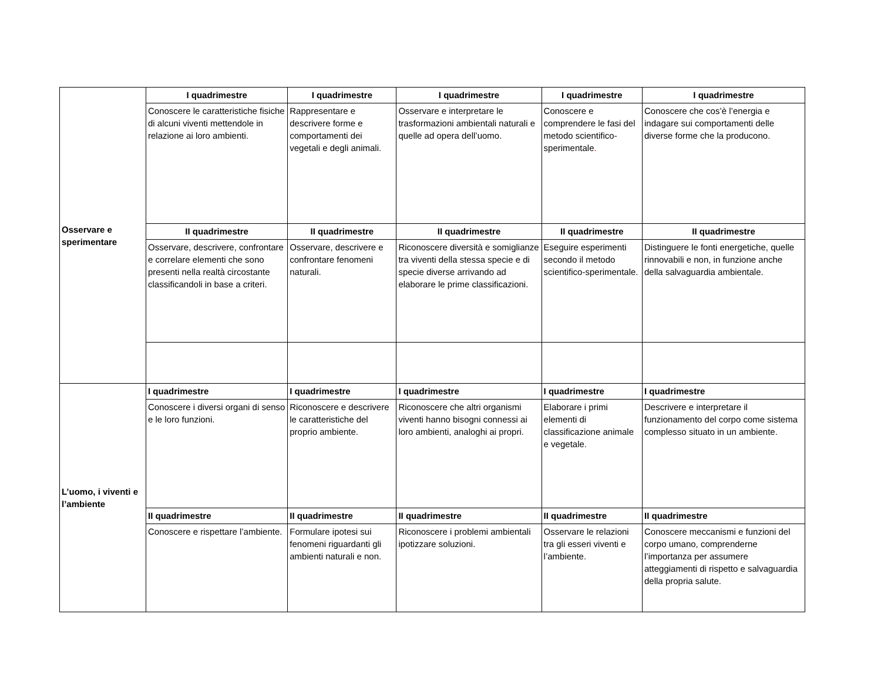| Osservare e sperimentare | I quadrimestre | I quadrimestre | I quadrimestre | I quadrimestre | I quadrimestre |
| | Conoscere le caratteristiche fisiche di alcuni viventi mettendole in relazione ai loro ambienti. | Rappresentare e descrivere forme e comportamenti dei vegetali e degli animali. | Osservare e interpretare le trasformazioni ambientali naturali e quelle ad opera dell’uomo. | Conoscere e comprendere le fasi del metodo scientifico-sperimentale . | Conoscere che cos’è l’energia e indagare sui comportamenti delle diverse forme che la producono. |
| | II quadrimestre | II quadrimestre | II quadrimestre | II quadrimestre | II quadrimestre |
| | Osservare, descrivere, confrontare e correlare elementi che sono presenti nella realtà circostante classificandoli in base a criteri. | Osservare, descrivere e confrontare fenomeni naturali. | Riconoscere diversità e somiglianze tra viventi della stessa specie e di specie diverse arrivando ad elaborare le prime classificazioni. | Eseguire esperimenti secondo il metodo scientifico-sperimentale. | Distinguere le fonti energetiche, quelle rinnovabili e non, in funzione anche della salvaguardia ambientale. |
| L’uomo, i viventi e l’ambiente | I quadrimestre | I quadrimestre | I quadrimestre | I quadrimestre | I quadrimestre |
| | Conoscere i diversi organi di senso e le loro funzioni. | Riconoscere e descrivere le caratteristiche del proprio ambiente. | Riconoscere che altri organismi viventi hanno bisogni connessi ai loro ambienti, analoghi ai propri. | Elaborare i primi elementi di classificazione animale e vegetale. | Descrivere e interpretare il funzionamento del corpo come sistema complesso situato in un ambiente. |
| | II quadrimestre | II quadrimestre | II quadrimestre | II quadrimestre | II quadrimestre |
| | Conoscere e rispettare l’ambiente. | Formulare ipotesi sui fenomeni riguardanti gli ambienti naturali e non. | Riconoscere i problemi ambientali ipotizzare soluzioni. | Osservare le relazioni tra gli esseri viventi e l’ambiente. | Conoscere meccanismi e funzioni del corpo umano, comprenderne l’importanza per assumere atteggiamenti di rispetto e salvaguardia della propria salute. |